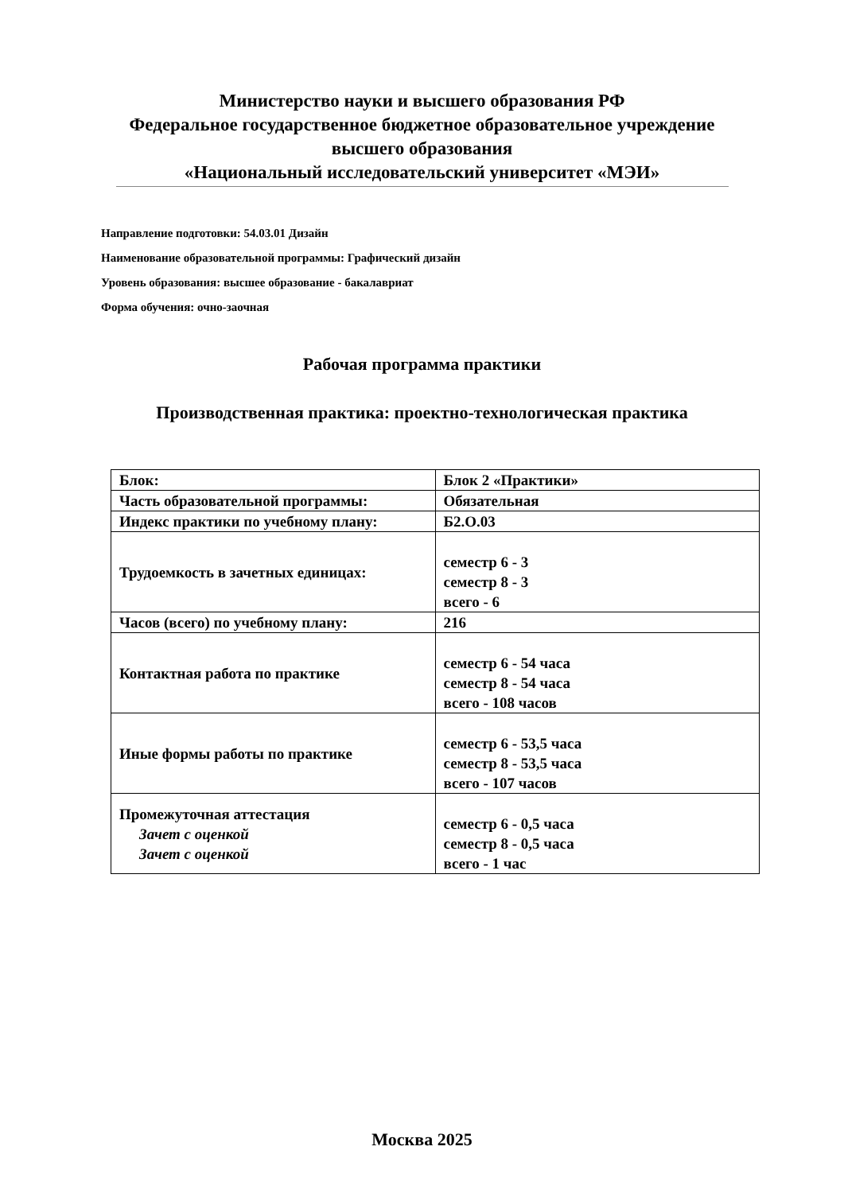Министерство науки и высшего образования РФ
Федеральное государственное бюджетное образовательное учреждение
высшего образования
«Национальный исследовательский университет «МЭИ»
Направление подготовки: 54.03.01 Дизайн
Наименование образовательной программы: Графический дизайн
Уровень образования: высшее образование - бакалавриат
Форма обучения: очно-заочная
Рабочая программа практики
Производственная практика: проектно-технологическая практика
| Блок: | Блок 2 «Практики» |
| Часть образовательной программы: | Обязательная |
| Индекс практики по учебному плану: | Б2.О.03 |
| Трудоемкость в зачетных единицах: | семестр 6 - 3 семестр 8 - 3 всего - 6 |
| Часов (всего) по учебному плану: | 216 |
| Контактная работа по практике | семестр 6 - 54 часа семестр 8 - 54 часа всего - 108 часов |
| Иные формы работы по практике | семестр 6 - 53,5 часа семестр 8 - 53,5 часа всего - 107 часов |
| Промежуточная аттестация Зачет с оценкой Зачет с оценкой | семестр 6 - 0,5 часа семестр 8 - 0,5 часа всего - 1 час |
Москва 2025